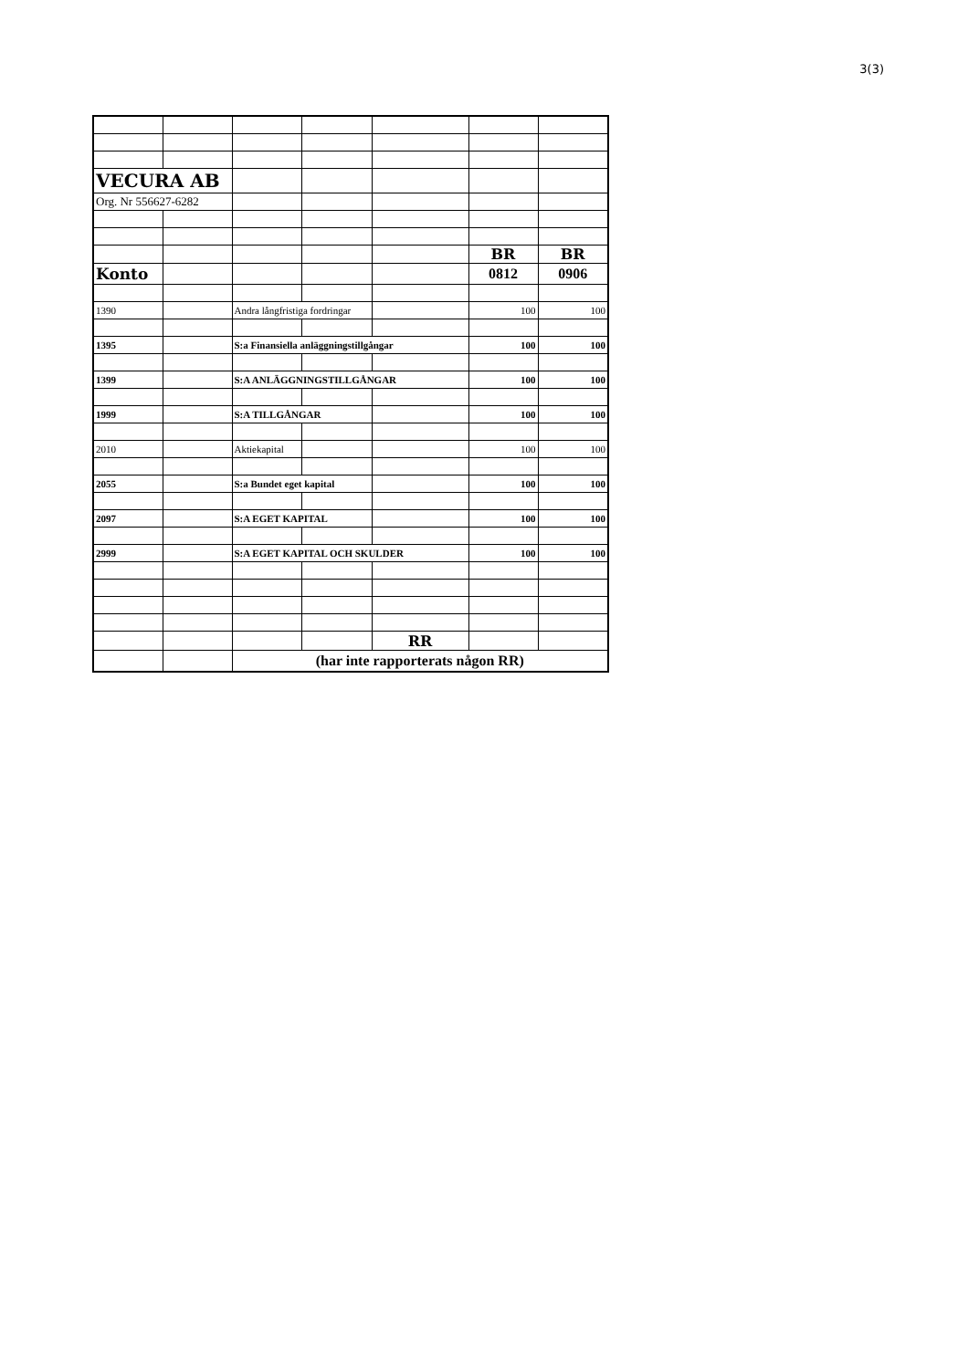3(3)
| VECURA AB | | | | | | |
| Org. Nr 556627-6282 | | | | | | |
| | | | | | BR | BR |
| Konto | | | | | 0812 | 0906 |
| 1390 | | Andra långfristiga fordringar | | | 100 | 100 |
| 1395 | | S:a Finansiella anläggningstillgångar | | | 100 | 100 |
| 1399 | | S:A ANLÄGGNINGSTILLGÅNGAR | | | 100 | 100 |
| 1999 | | S:A TILLGÅNGAR | | | 100 | 100 |
| 2010 | | Aktiekapital | | | 100 | 100 |
| 2055 | | S:a Bundet eget kapital | | | 100 | 100 |
| 2097 | | S:A EGET KAPITAL | | | 100 | 100 |
| 2999 | | S:A EGET KAPITAL OCH SKULDER | | | 100 | 100 |
| | | | | RR | | |
| | | (har inte rapporterats någon RR) | | | | |